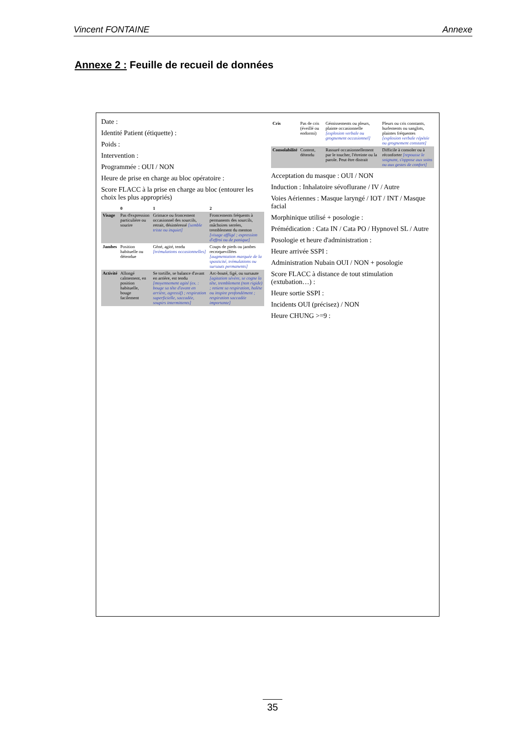Vincent FONTAINE Annexe
Annexe 2 : Feuille de recueil de données
Date :
Identité Patient (étiquette) :
Poids :
Intervention :
Programmée : OUI / NON
Heure de prise en charge au bloc opératoire :
Score FLACC à la prise en charge au bloc (entourer les choix les plus appropriés)
| | 0 | 1 | 2 |
| --- | --- | --- | --- |
| Visage | Pas d'expression particulière ou sourire | Grimace ou froncement occasionnel des sourcils, retrait, désintéressé [semble triste ou inquiet] | Froncements fréquents à permanents des sourcils, mâchoires serrées, tremblement du menton [visage affligé ; expression d'effroi ou de panique] |
| Jambes | Position habituelle ou détendue | Gêné, agité, tendu [trémulations occasionnelles] | Coups de pieds ou jambes recroquevillées [augmentation marquée de la spasticité, trémulations ou sursauts permanents] |
| Activité | Allongé calmement, en position habituelle, bouge facilement | Se tortille, se balance d'avant en arrière, est tendu [moyennement agité (ex. : bouge sa tête d'avant en arrière, agressif) ; respiration superficielle, saccadée, soupirs intermittents] | Arc-bouté, figé, ou sursaute [agitation sévère, se cogne la tête, tremblement (non rigide) ; retient sa respiration, halète ou inspire profondément ; respiration saccadée importante] |
| Cris | Pas de cris (éveillé ou endormi) | Gémissements ou pleurs, plainte occasionnelle [explosion verbale ou grognement occasionnel] | Pleurs ou cris constants, hurlements ou sanglots, plaintes fréquentes [explosion verbale répétée ou grognement constant] |
| Consolabilité | Content, détendu | Rassuré occasionnellement par le toucher, l'étreinte ou la parole. Peut être distrait | Difficile à consoler ou à réconforter [repousse le soignant, s'oppose aux soins ou aux gestes de confort] |
Acceptation du masque : OUI / NON
Induction : Inhalatoire sévoflurane / IV / Autre
Voies Aériennes : Masque laryngé / IOT / INT / Masque facial
Morphinique utilisé + posologie :
Prémédication : Cata IN / Cata PO / Hypnovel SL / Autre
Posologie et heure d'administration :
Heure arrivée SSPI :
Administration Nubain OUI / NON + posologie
Score FLACC à distance de tout stimulation (extubation…) :
Heure sortie SSPI :
Incidents OUI (précisez) / NON
Heure CHUNG >=9 :
35